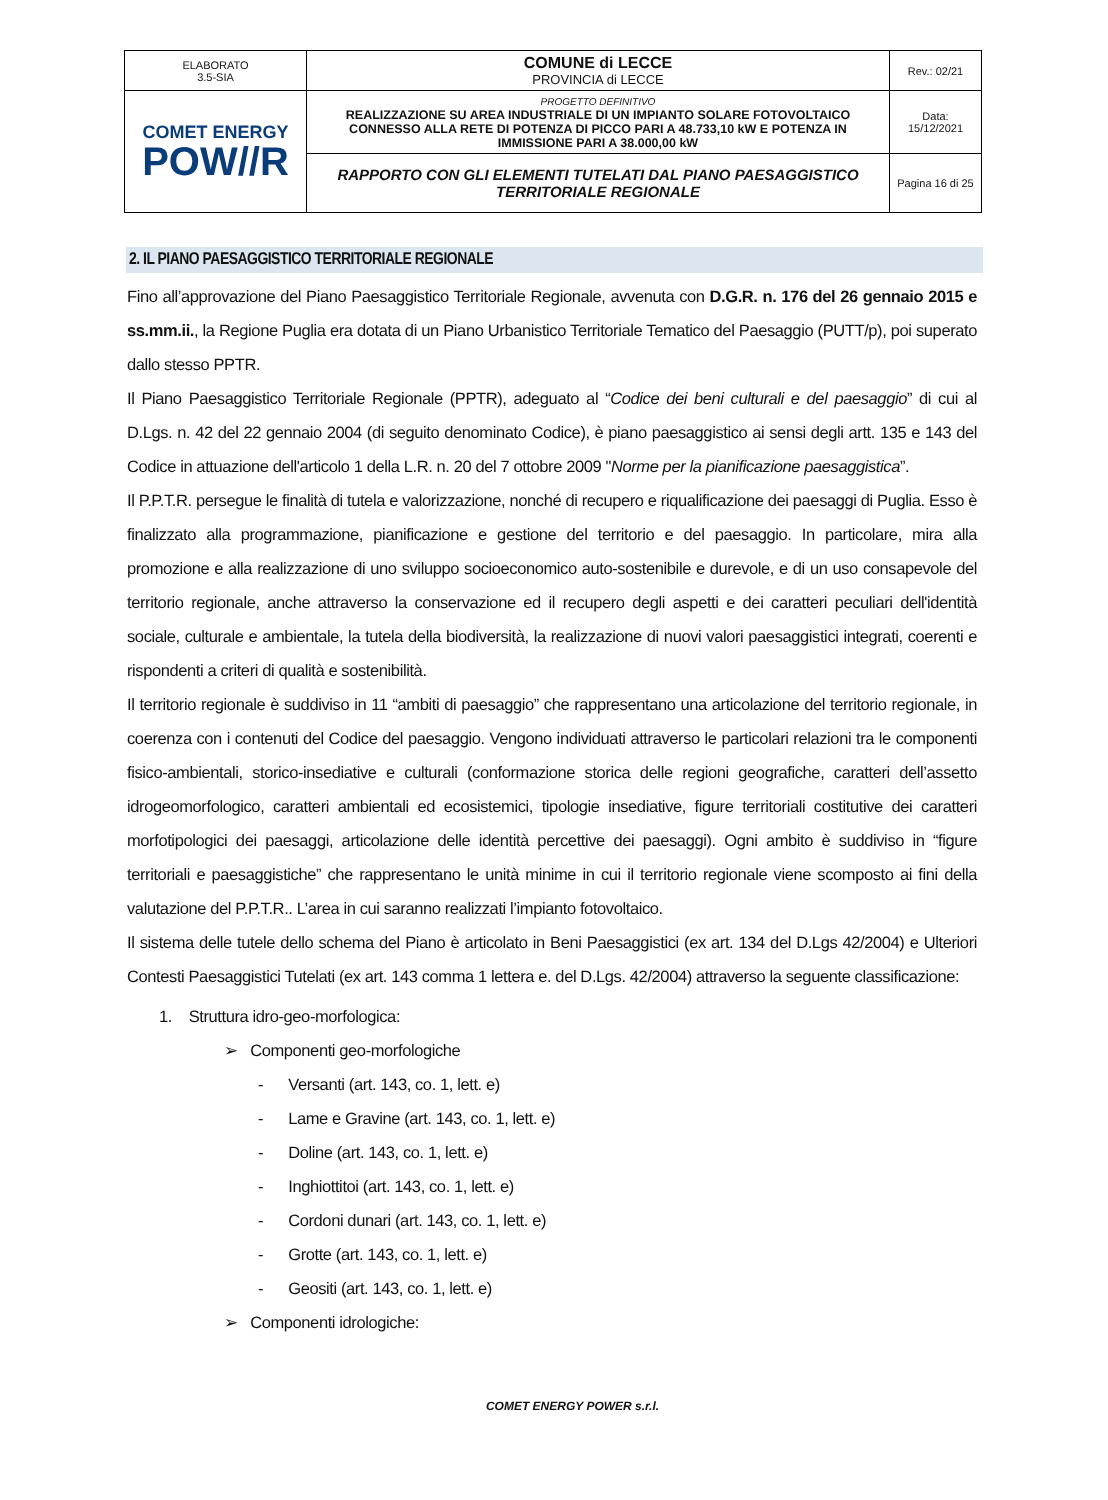| ELABORATO 3.5-SIA | COMUNE di LECCE PROVINCIA di LECCE | Rev.: 02/21 |
| COMET ENERGY POW//R | PROGETTO DEFINITIVO REALIZZAZIONE SU AREA INDUSTRIALE DI UN IMPIANTO SOLARE FOTOVOLTAICO CONNESSO ALLA RETE DI POTENZA DI PICCO PARI A 48.733,10 kW E POTENZA IN IMMISSIONE PARI A 38.000,00 kW | Data: 15/12/2021 |
| | RAPPORTO CON GLI ELEMENTI TUTELATI DAL PIANO PAESAGGISTICO TERRITORIALE REGIONALE | Pagina 16 di 25 |
2. IL PIANO PAESAGGISTICO TERRITORIALE REGIONALE
Fino all’approvazione del Piano Paesaggistico Territoriale Regionale, avvenuta con D.G.R. n. 176 del 26 gennaio 2015 e ss.mm.ii., la Regione Puglia era dotata di un Piano Urbanistico Territoriale Tematico del Paesaggio (PUTT/p), poi superato dallo stesso PPTR.
Il Piano Paesaggistico Territoriale Regionale (PPTR), adeguato al “Codice dei beni culturali e del paesaggio” di cui al D.Lgs. n. 42 del 22 gennaio 2004 (di seguito denominato Codice), è piano paesaggistico ai sensi degli artt. 135 e 143 del Codice in attuazione dell'articolo 1 della L.R. n. 20 del 7 ottobre 2009 "Norme per la pianificazione paesaggistica”.
Il P.P.T.R. persegue le finalità di tutela e valorizzazione, nonché di recupero e riqualificazione dei paesaggi di Puglia. Esso è finalizzato alla programmazione, pianificazione e gestione del territorio e del paesaggio. In particolare, mira alla promozione e alla realizzazione di uno sviluppo socioeconomico auto-sostenibile e durevole, e di un uso consapevole del territorio regionale, anche attraverso la conservazione ed il recupero degli aspetti e dei caratteri peculiari dell'identità sociale, culturale e ambientale, la tutela della biodiversità, la realizzazione di nuovi valori paesaggistici integrati, coerenti e rispondenti a criteri di qualità e sostenibilità.
Il territorio regionale è suddiviso in 11 “ambiti di paesaggio” che rappresentano una articolazione del territorio regionale, in coerenza con i contenuti del Codice del paesaggio. Vengono individuati attraverso le particolari relazioni tra le componenti fisico-ambientali, storico-insediative e culturali (conformazione storica delle regioni geografiche, caratteri dell’assetto idrogeomorfologico, caratteri ambientali ed ecosistemici, tipologie insediative, figure territoriali costitutive dei caratteri morfotipologici dei paesaggi, articolazione delle identità percettive dei paesaggi). Ogni ambito è suddiviso in “figure territoriali e paesaggistiche” che rappresentano le unità minime in cui il territorio regionale viene scomposto ai fini della valutazione del P.P.T.R.. L’area in cui saranno realizzati l’impianto fotovoltaico.
Il sistema delle tutele dello schema del Piano è articolato in Beni Paesaggistici (ex art. 134 del D.Lgs 42/2004) e Ulteriori Contesti Paesaggistici Tutelati (ex art. 143 comma 1 lettera e. del D.Lgs. 42/2004) attraverso la seguente classificazione:
1. Struttura idro-geo-morfologica:
➢ Componenti geo-morfologiche
- Versanti (art. 143, co. 1, lett. e)
- Lame e Gravine (art. 143, co. 1, lett. e)
- Doline (art. 143, co. 1, lett. e)
- Inghiottitoi (art. 143, co. 1, lett. e)
- Cordoni dunari (art. 143, co. 1, lett. e)
- Grotte (art. 143, co. 1, lett. e)
- Geositi (art. 143, co. 1, lett. e)
➢ Componenti idrologiche:
COMET ENERGY POWER s.r.l.